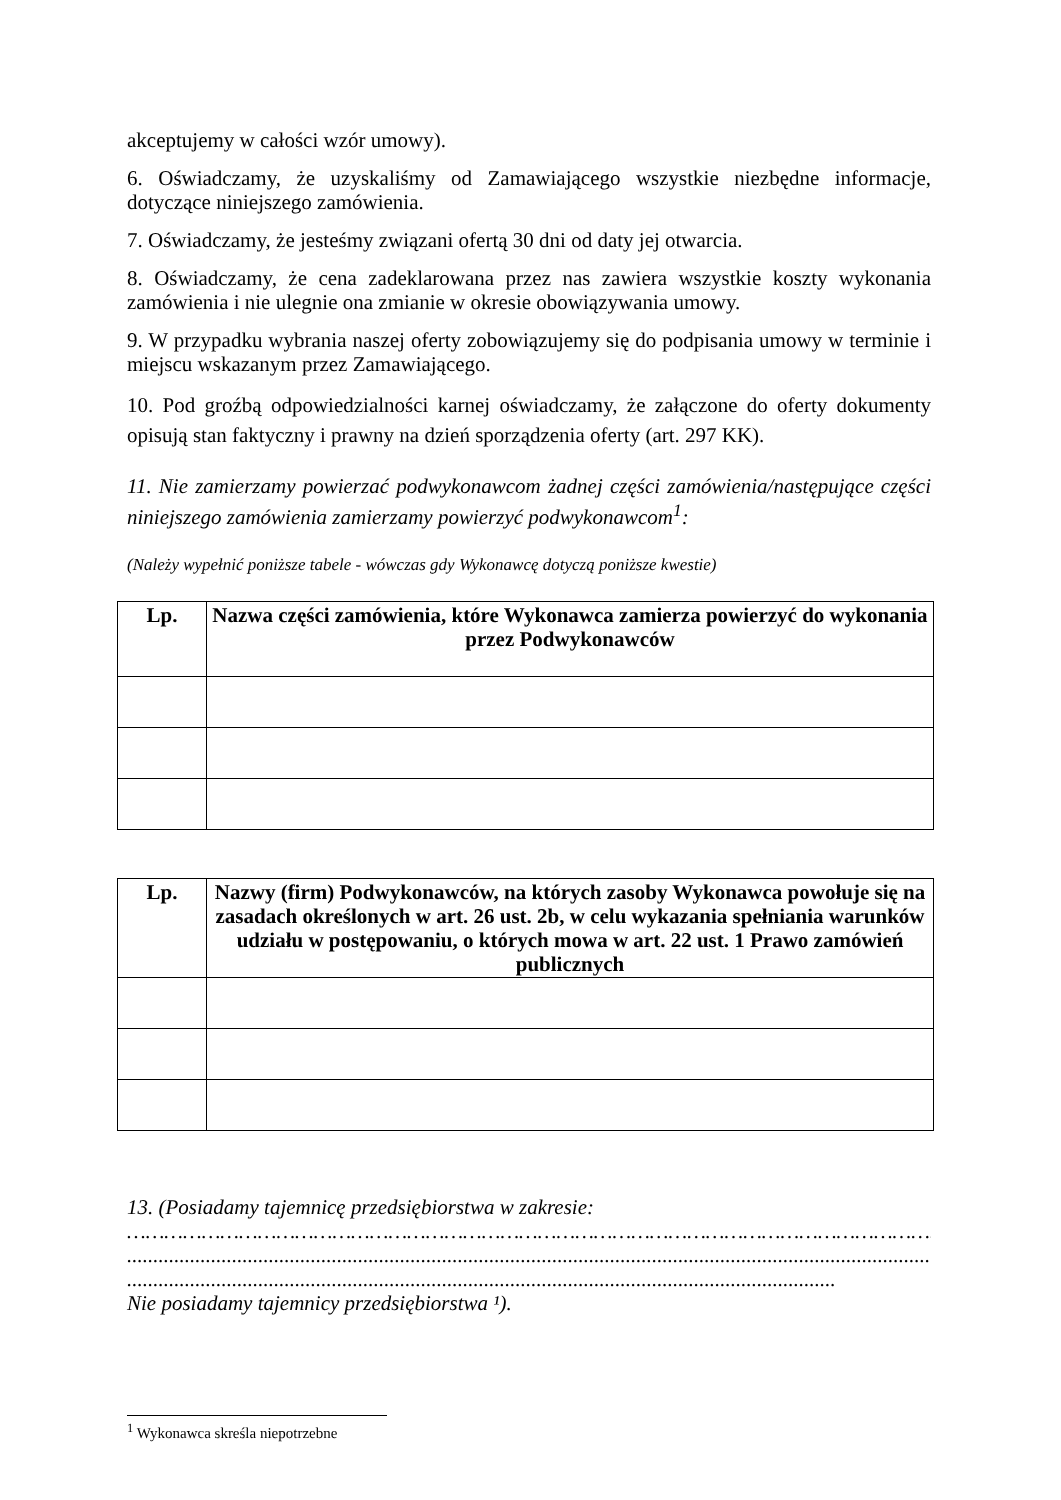akceptujemy w całości wzór umowy).
6. Oświadczamy, że uzyskaliśmy od Zamawiającego wszystkie niezbędne informacje, dotyczące niniejszego zamówienia.
7. Oświadczamy, że jesteśmy związani ofertą 30 dni od daty jej otwarcia.
8. Oświadczamy, że cena zadeklarowana przez nas zawiera wszystkie koszty wykonania zamówienia i nie ulegnie ona zmianie w okresie obowiązywania umowy.
9. W przypadku wybrania naszej oferty zobowiązujemy się do podpisania umowy w terminie i miejscu wskazanym przez Zamawiającego.
10. Pod groźbą odpowiedzialności karnej oświadczamy, że załączone do oferty dokumenty opisują stan faktyczny i prawny na dzień sporządzenia oferty (art. 297 KK).
11. Nie zamierzamy powierzać podwykonawcom żadnej części zamówienia/następujące części niniejszego zamówienia zamierzamy powierzyć podwykonawcom<sup>1</sup>:
(Należy wypełnić poniższe tabele - wówczas gdy Wykonawcę dotyczą poniższe kwestie)
| Lp. | Nazwa części zamówienia, które Wykonawca zamierza powierzyć do wykonania przez Podwykonawców |
| --- | --- |
| Lp. | Nazwy (firm) Podwykonawców, na których zasoby Wykonawca powołuje się na zasadach określonych w art. 26 ust. 2b, w celu wykazania spełniania warunków udziału w postępowaniu, o których mowa w art. 22 ust. 1 Prawo zamówień publicznych |
| --- | --- |
13. (Posiadamy tajemnicę przedsiębiorstwa w zakresie:
………………………………………………………………………………………………………………………………………
..........................................................................................................................................................
.......................................................................................................................................
Nie posiadamy tajemnicy przedsiębiorstwa ¹).
<sup>1</sup> Wykonawca skreśla niepotrzebne